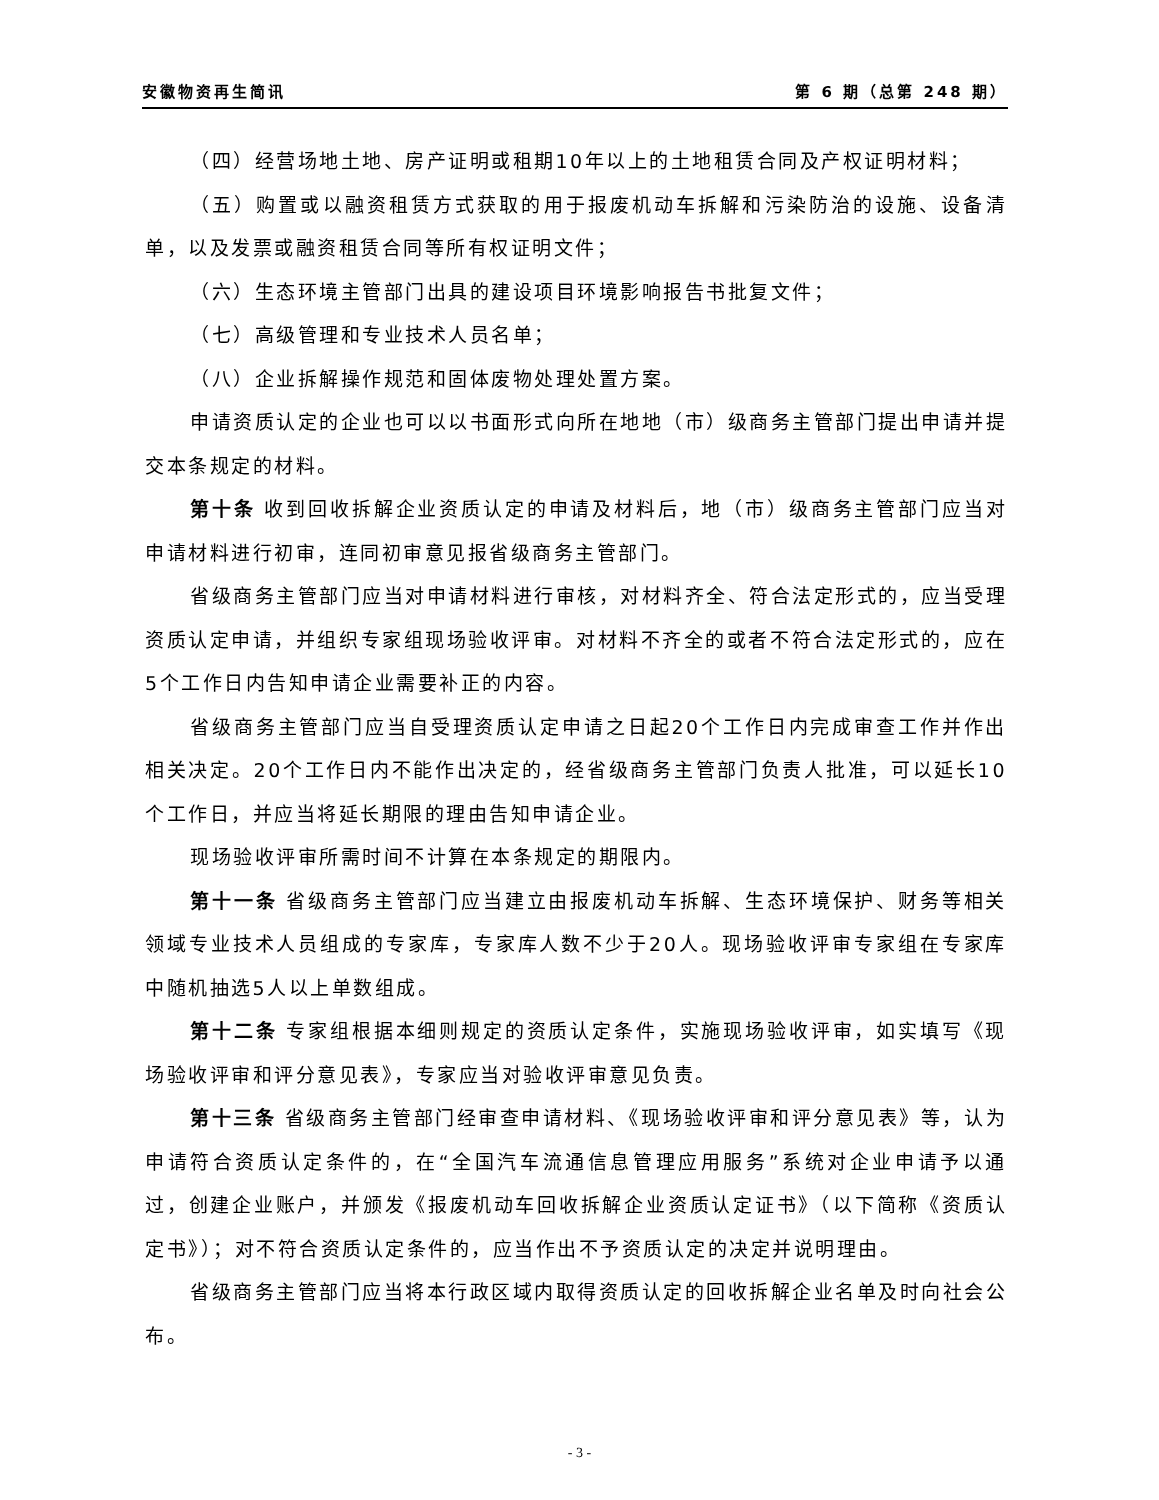安徽物资再生简讯 第 6 期（总第 248 期）
（四）经营场地土地、房产证明或租期10年以上的土地租赁合同及产权证明材料；
（五）购置或以融资租赁方式获取的用于报废机动车拆解和污染防治的设施、设备清单，以及发票或融资租赁合同等所有权证明文件；
（六）生态环境主管部门出具的建设项目环境影响报告书批复文件；
（七）高级管理和专业技术人员名单；
（八）企业拆解操作规范和固体废物处理处置方案。
申请资质认定的企业也可以以书面形式向所在地地（市）级商务主管部门提出申请并提交本条规定的材料。
第十条 收到回收拆解企业资质认定的申请及材料后，地（市）级商务主管部门应当对申请材料进行初审，连同初审意见报省级商务主管部门。
省级商务主管部门应当对申请材料进行审核，对材料齐全、符合法定形式的，应当受理资质认定申请，并组织专家组现场验收评审。对材料不齐全的或者不符合法定形式的，应在5个工作日内告知申请企业需要补正的内容。
省级商务主管部门应当自受理资质认定申请之日起20个工作日内完成审查工作并作出相关决定。20个工作日内不能作出决定的，经省级商务主管部门负责人批准，可以延长10个工作日，并应当将延长期限的理由告知申请企业。
现场验收评审所需时间不计算在本条规定的期限内。
第十一条 省级商务主管部门应当建立由报废机动车拆解、生态环境保护、财务等相关领域专业技术人员组成的专家库，专家库人数不少于20人。现场验收评审专家组在专家库中随机抽选5人以上单数组成。
第十二条 专家组根据本细则规定的资质认定条件，实施现场验收评审，如实填写《现场验收评审和评分意见表》，专家应当对验收评审意见负责。
第十三条 省级商务主管部门经审查申请材料、《现场验收评审和评分意见表》等，认为申请符合资质认定条件的，在“全国汽车流通信息管理应用服务”系统对企业申请予以通过，创建企业账户，并颁发《报废机动车回收拆解企业资质认定证书》（以下简称《资质认定书》）；对不符合资质认定条件的，应当作出不予资质认定的决定并说明理由。
省级商务主管部门应当将本行政区域内取得资质认定的回收拆解企业名单及时向社会公布。
- 3 -